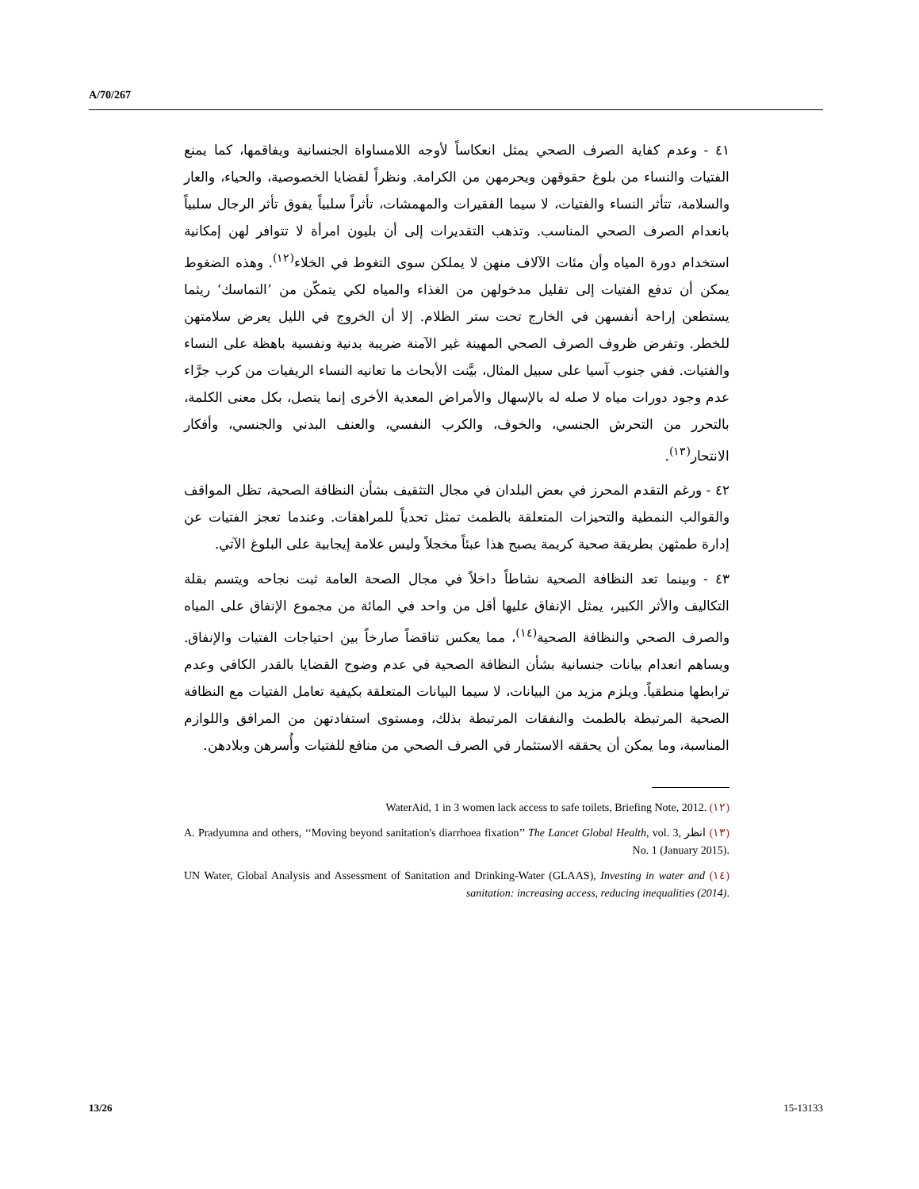A/70/267
٤١ - وعدم كفاية الصرف الصحي يمثل انعكاساً لأوجه اللامساواة الجنسانية ويفاقمها، كما يمنع الفتيات والنساء من بلوغ حقوقهن ويحرمهن من الكرامة. ونظراً لقضايا الخصوصية، والحياء، والعار والسلامة، تتأثر النساء والفتيات، لا سيما الفقيرات والمهمشات، تأثراً سلبياً يفوق تأثر الرجال سلبياً بانعدام الصرف الصحي المناسب. وتذهب التقديرات إلى أن بليون امرأة لا تتوافر لهن إمكانية استخدام دورة المياه وأن مئات الآلاف منهن لا يملكن سوى التغوط في الخلاء<sup>(١٢)</sup>. وهذه الضغوط يمكن أن تدفع الفتيات إلى تقليل مدخولهن من الغذاء والمياه لكي يتمكّن من ’التماسك‘ ريثما يستطعن إراحة أنفسهن في الخارج تحت ستر الظلام. إلا أن الخروج في الليل يعرض سلامتهن للخطر. وتفرض ظروف الصرف الصحي المهينة غير الآمنة ضريبة بدنية ونفسية باهظة على النساء والفتيات. ففي جنوب آسيا على سبيل المثال، بيَّنت الأبحاث ما تعانيه النساء الريفيات من كرب جرَّاء عدم وجود دورات مياه لا صله له بالإسهال والأمراض المعدية الأخرى إنما يتصل، بكل معنى الكلمة، بالتحرر من التحرش الجنسي، والخوف، والكرب النفسي، والعنف البدني والجنسي، وأفكار الانتحار<sup>(١٣)</sup>.
٤٢ - ورغم التقدم المحرز في بعض البلدان في مجال التثقيف بشأن النظافة الصحية، تظل المواقف والقوالب النمطية والتحيزات المتعلقة بالطمث تمثل تحدياً للمراهقات. وعندما تعجز الفتيات عن إدارة طمثهن بطريقة صحية كريمة يصبح هذا عبئاً مخجلاً وليس علامة إيجابية على البلوغ الآتي.
٤٣ - وبينما تعد النظافة الصحية نشاطاً داخلاً في مجال الصحة العامة ثبت نجاحه ويتسم بقلة التكاليف والأثر الكبير، يمثل الإنفاق عليها أقل من واحد في المائة من مجموع الإنفاق على المياه والصرف الصحي والنظافة الصحية<sup>(١٤)</sup>، مما يعكس تناقضاً صارخاً بين احتياجات الفتيات والإنفاق. ويساهم انعدام بيانات جنسانية بشأن النظافة الصحية في عدم وضوح القضايا بالقدر الكافي وعدم ترابطها منطقياً. ويلزم مزيد من البيانات، لا سيما البيانات المتعلقة بكيفية تعامل الفتيات مع النظافة الصحية المرتبطة بالطمث والنفقات المرتبطة بذلك، ومستوى استفادتهن من المرافق واللوازم المناسبة، وما يمكن أن يحققه الاستثمار في الصرف الصحي من منافع للفتيات وأُسرهن وبلادهن.
(١٢) WaterAid, 1 in 3 women lack access to safe toilets, Briefing Note, 2012.
(١٣) انظر A. Pradyumna and others, ‘‘Moving beyond sanitation's diarrhoea fixation’’ The Lancet Global Health, vol. 3, No. 1 (January 2015).
(١٤) UN Water, Global Analysis and Assessment of Sanitation and Drinking-Water (GLAAS), Investing in water and sanitation: increasing access, reducing inequalities (2014).
13/26 15-13133